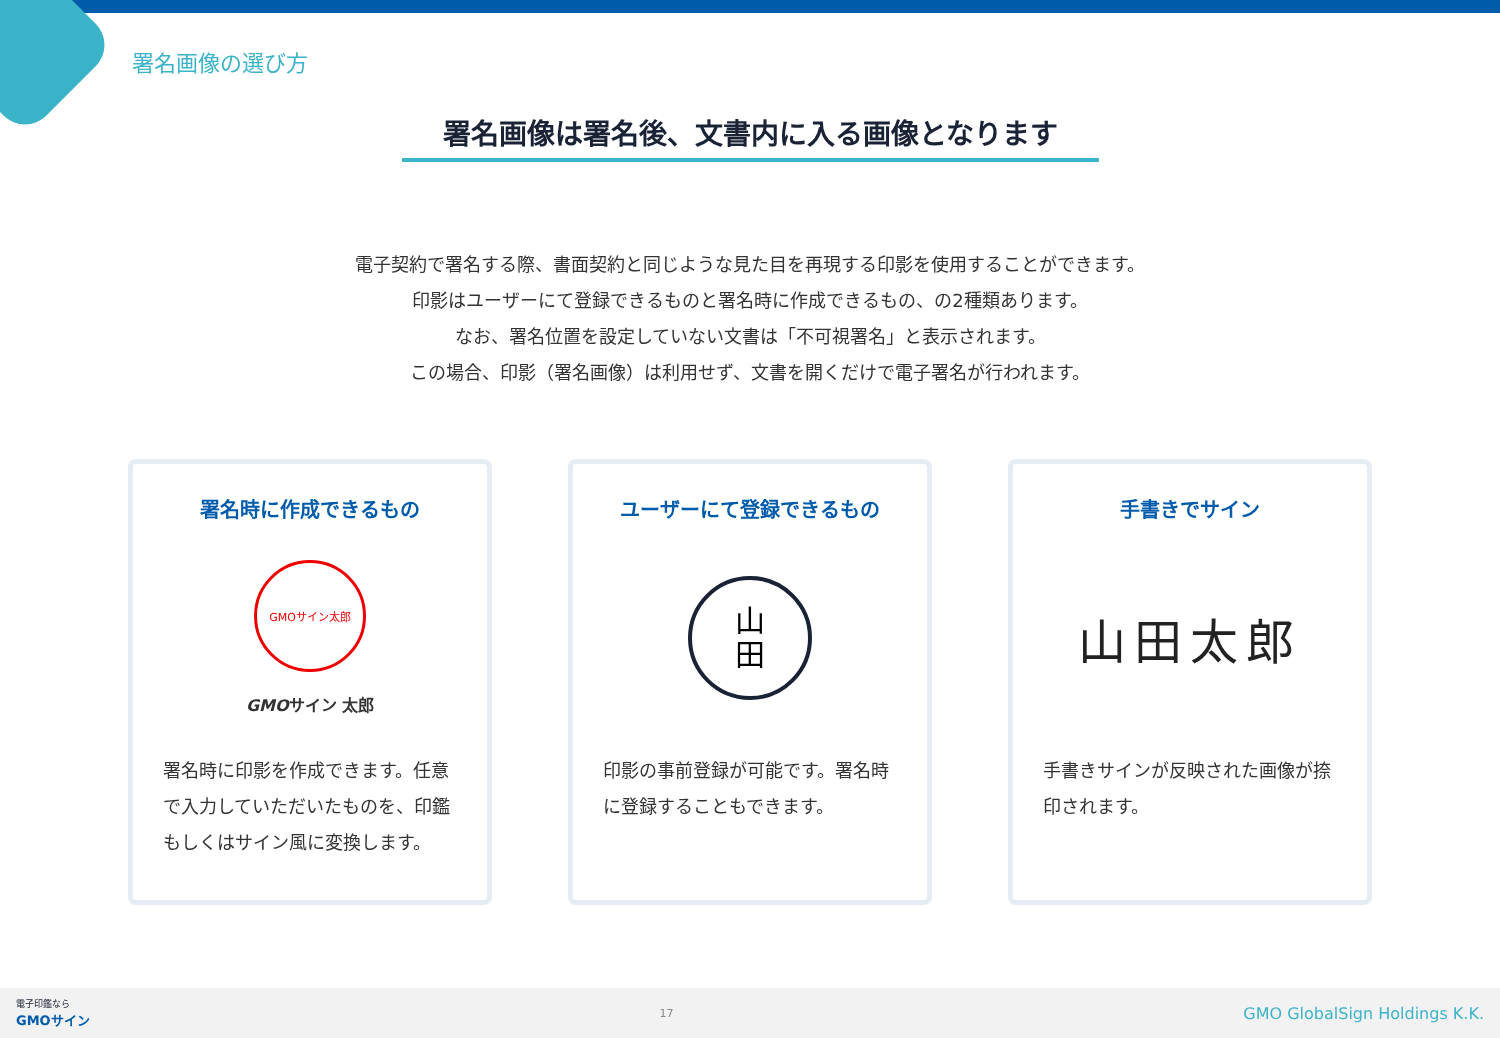署名画像の選び方
署名画像は署名後、文書内に入る画像となります
電子契約で署名する際、書面契約と同じような見た目を再現する印影を使用することができます。
印影はユーザーにて登録できるものと署名時に作成できるもの、の2種類あります。
なお、署名位置を設定していない文書は「不可視署名」と表示されます。
この場合、印影（署名画像）は利用せず、文書を開くだけで電子署名が行われます。
署名時に作成できるもの
GMOサイン太郎
GMOサイン 太郎
署名時に印影を作成できます。任意で入力していただいたものを、印鑑もしくはサイン風に変換します。
ユーザーにて登録できるもの
山
田
印影の事前登録が可能です。署名時に登録することもできます。
手書きでサイン
山田太郎
手書きサインが反映された画像が捺印されます。
電子印鑑なら
GMOサイン
17
GMO GlobalSign Holdings K.K.